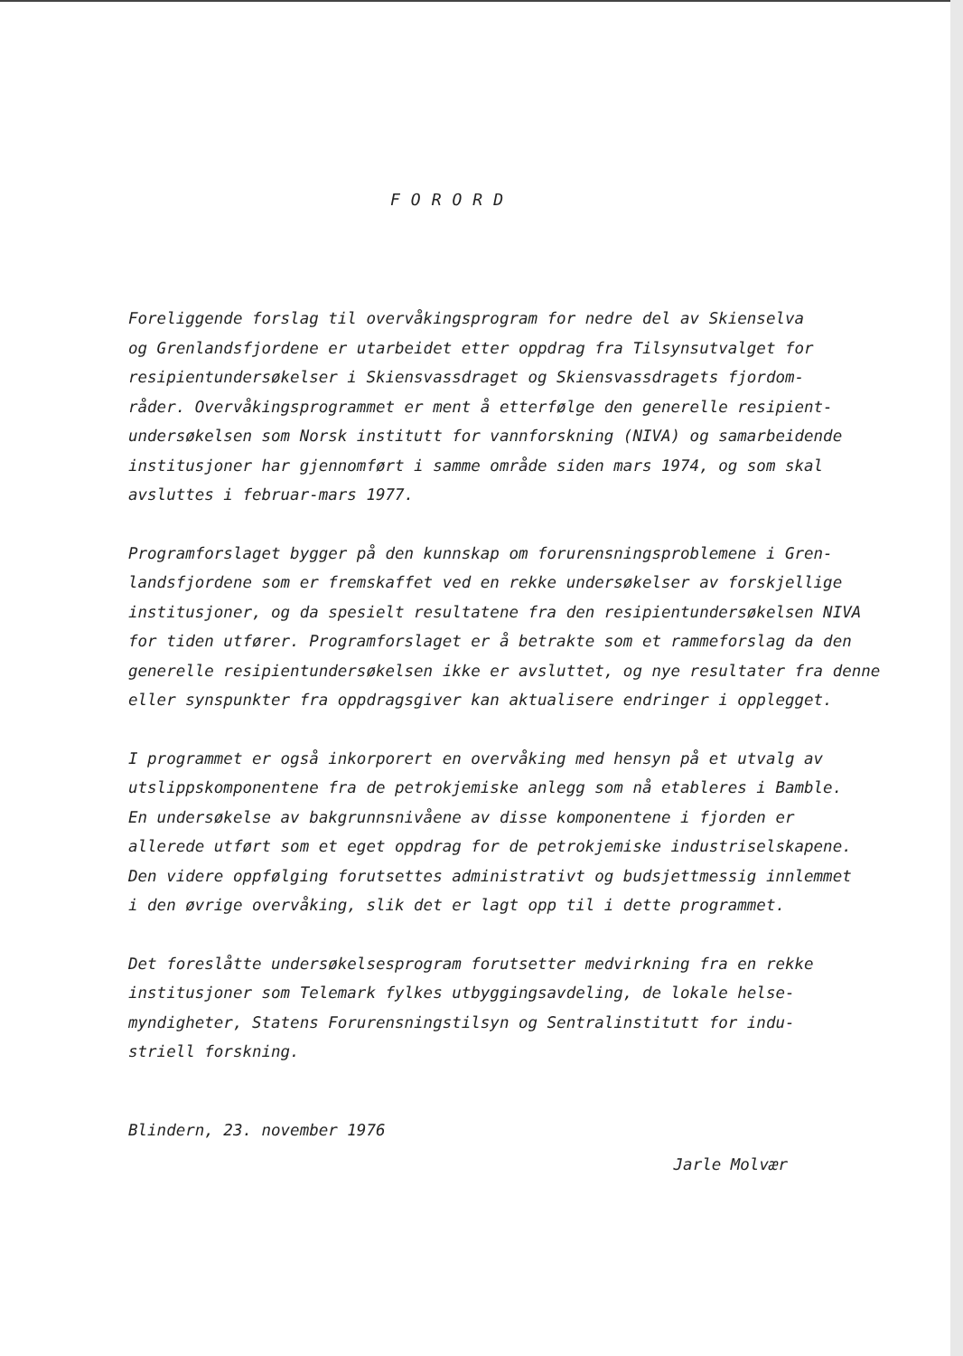FORORD
Foreliggende forslag til overvåkingsprogram for nedre del av Skienselva
og Grenlandsfjordene er utarbeidet etter oppdrag fra Tilsynsutvalget for
resipientundersøkelser i Skiensvassdraget og Skiensvassdragets fjordom-
råder. Overvåkingsprogrammet er ment å etterfølge den generelle resipient-
undersøkelsen som Norsk institutt for vannforskning (NIVA) og samarbeidende
institusjoner har gjennomført i samme område siden mars 1974, og som skal
avsluttes i februar-mars 1977.
Programforslaget bygger på den kunnskap om forurensningsproblemene i Gren-
landsfjordene som er fremskaffet ved en rekke undersøkelser av forskjellige
institusjoner, og da spesielt resultatene fra den resipientundersøkelsen NIVA
for tiden utfører. Programforslaget er å betrakte som et rammeforslag da den
generelle resipientundersøkelsen ikke er avsluttet, og nye resultater fra denne
eller synspunkter fra oppdragsgiver kan aktualisere endringer i opplegget.
I programmet er også inkorporert en overvåking med hensyn på et utvalg av
utslippskomponentene fra de petrokjemiske anlegg som nå etableres i Bamble.
En undersøkelse av bakgrunnsnivåene av disse komponentene i fjorden er
allerede utført som et eget oppdrag for de petrokjemiske industriselskapene.
Den videre oppfølging forutsettes administrativt og budsjettmessig innlemmet
i den øvrige overvåking, slik det er lagt opp til i dette programmet.
Det foreslåtte undersøkelsesprogram forutsetter medvirkning fra en rekke
institusjoner som Telemark fylkes utbyggingsavdeling, de lokale helse-
myndigheter, Statens Forurensningstilsyn og Sentralinstitutt for indu-
striell forskning.
Blindern, 23. november 1976
Jarle Molvær